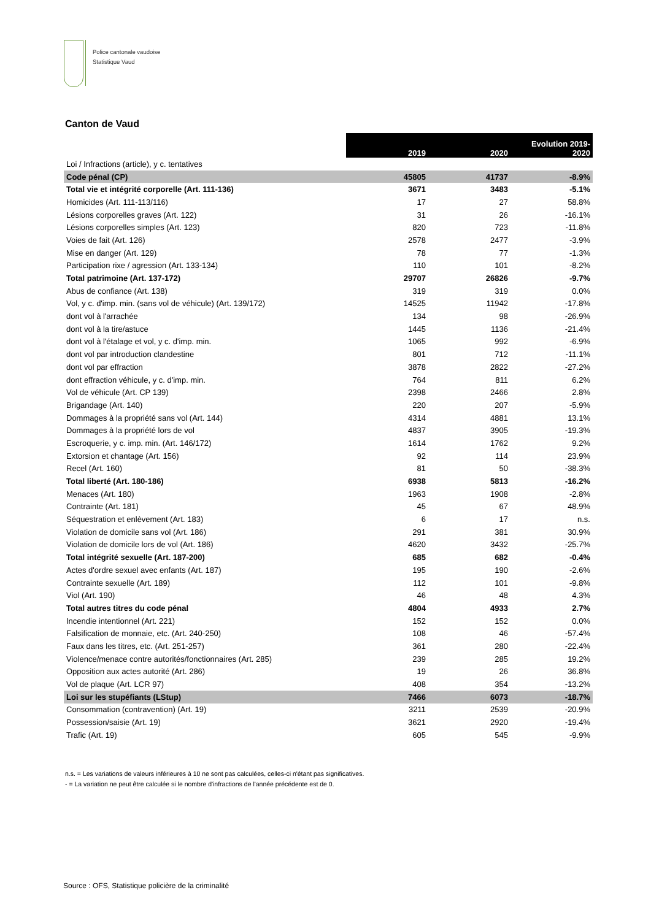Police cantonale vaudoise
Statistique Vaud
Canton de Vaud
| | 2019 | 2020 | Evolution 2019- 2020 |
| Loi / Infractions (article), y c. tentatives | | | |
| Code pénal (CP) | 45805 | 41737 | -8.9% |
| Total vie et intégrité corporelle (Art. 111-136) | 3671 | 3483 | -5.1% |
| Homicides (Art. 111-113/116) | 17 | 27 | 58.8% |
| Lésions corporelles graves (Art. 122) | 31 | 26 | -16.1% |
| Lésions corporelles simples (Art. 123) | 820 | 723 | -11.8% |
| Voies de fait (Art. 126) | 2578 | 2477 | -3.9% |
| Mise en danger (Art. 129) | 78 | 77 | -1.3% |
| Participation rixe / agression (Art. 133-134) | 110 | 101 | -8.2% |
| Total patrimoine (Art. 137-172) | 29707 | 26826 | -9.7% |
| Abus de confiance (Art. 138) | 319 | 319 | 0.0% |
| Vol, y c. d'imp. min. (sans vol de véhicule) (Art. 139/172) | 14525 | 11942 | -17.8% |
| dont vol à l'arrachée | 134 | 98 | -26.9% |
| dont vol à la tire/astuce | 1445 | 1136 | -21.4% |
| dont vol à l'étalage et vol, y c. d'imp. min. | 1065 | 992 | -6.9% |
| dont vol par introduction clandestine | 801 | 712 | -11.1% |
| dont vol par effraction | 3878 | 2822 | -27.2% |
| dont effraction véhicule, y c. d'imp. min. | 764 | 811 | 6.2% |
| Vol de véhicule (Art. CP 139) | 2398 | 2466 | 2.8% |
| Brigandage (Art. 140) | 220 | 207 | -5.9% |
| Dommages à la propriété sans vol (Art. 144) | 4314 | 4881 | 13.1% |
| Dommages à la propriété lors de vol | 4837 | 3905 | -19.3% |
| Escroquerie, y c. imp. min. (Art. 146/172) | 1614 | 1762 | 9.2% |
| Extorsion et chantage (Art. 156) | 92 | 114 | 23.9% |
| Recel (Art. 160) | 81 | 50 | -38.3% |
| Total liberté (Art. 180-186) | 6938 | 5813 | -16.2% |
| Menaces (Art. 180) | 1963 | 1908 | -2.8% |
| Contrainte (Art. 181) | 45 | 67 | 48.9% |
| Séquestration et enlèvement (Art. 183) | 6 | 17 | n.s. |
| Violation de domicile sans vol (Art. 186) | 291 | 381 | 30.9% |
| Violation de domicile lors de vol (Art. 186) | 4620 | 3432 | -25.7% |
| Total intégrité sexuelle (Art. 187-200) | 685 | 682 | -0.4% |
| Actes d'ordre sexuel avec enfants (Art. 187) | 195 | 190 | -2.6% |
| Contrainte sexuelle (Art. 189) | 112 | 101 | -9.8% |
| Viol (Art. 190) | 46 | 48 | 4.3% |
| Total autres titres du code pénal | 4804 | 4933 | 2.7% |
| Incendie intentionnel (Art. 221) | 152 | 152 | 0.0% |
| Falsification de monnaie, etc. (Art. 240-250) | 108 | 46 | -57.4% |
| Faux dans les titres, etc. (Art. 251-257) | 361 | 280 | -22.4% |
| Violence/menace contre autorités/fonctionnaires (Art. 285) | 239 | 285 | 19.2% |
| Opposition aux actes autorité (Art. 286) | 19 | 26 | 36.8% |
| Vol de plaque (Art. LCR 97) | 408 | 354 | -13.2% |
| Loi sur les stupéfiants (LStup) | 7466 | 6073 | -18.7% |
| Consommation (contravention) (Art. 19) | 3211 | 2539 | -20.9% |
| Possession/saisie (Art. 19) | 3621 | 2920 | -19.4% |
| Trafic (Art. 19) | 605 | 545 | -9.9% |
n.s. = Les variations de valeurs inférieures à 10 ne sont pas calculées, celles-ci n'étant pas significatives.
- = La variation ne peut être calculée si le nombre d'infractions de l'année précédente est de 0.
Source : OFS, Statistique policière de la criminalité